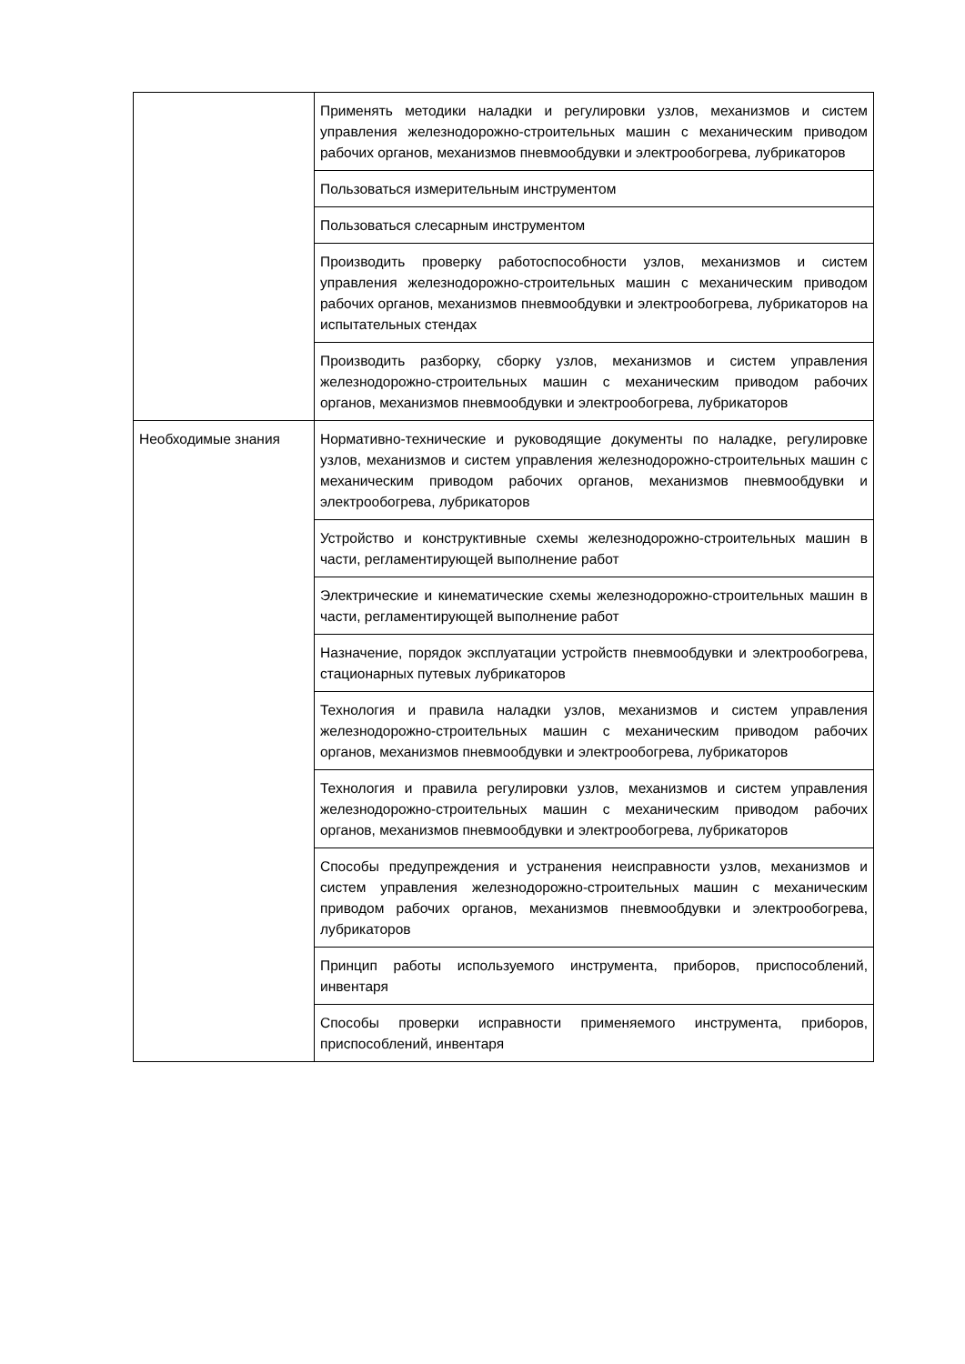| | Применять методики наладки и регулировки узлов, механизмов и систем управления железнодорожно-строительных машин с механическим приводом рабочих органов, механизмов пневмообдувки и электрообогрева, лубрикаторов |
| | Пользоваться измерительным инструментом |
| | Пользоваться слесарным инструментом |
| | Производить проверку работоспособности узлов, механизмов и систем управления железнодорожно-строительных машин с механическим приводом рабочих органов, механизмов пневмообдувки и электрообогрева, лубрикаторов на испытательных стендах |
| | Производить разборку, сборку узлов, механизмов и систем управления железнодорожно-строительных машин с механическим приводом рабочих органов, механизмов пневмообдувки и электрообогрева, лубрикаторов |
| Необходимые знания | Нормативно-технические и руководящие документы по наладке, регулировке узлов, механизмов и систем управления железнодорожно-строительных машин с механическим приводом рабочих органов, механизмов пневмообдувки и электрообогрева, лубрикаторов |
| | Устройство и конструктивные схемы железнодорожно-строительных машин в части, регламентирующей выполнение работ |
| | Электрические и кинематические схемы железнодорожно-строительных машин в части, регламентирующей выполнение работ |
| | Назначение, порядок эксплуатации устройств пневмообдувки и электрообогрева, стационарных путевых лубрикаторов |
| | Технология и правила наладки узлов, механизмов и систем управления железнодорожно-строительных машин с механическим приводом рабочих органов, механизмов пневмообдувки и электрообогрева, лубрикаторов |
| | Технология и правила регулировки узлов, механизмов и систем управления железнодорожно-строительных машин с механическим приводом рабочих органов, механизмов пневмообдувки и электрообогрева, лубрикаторов |
| | Способы предупреждения и устранения неисправности узлов, механизмов и систем управления железнодорожно-строительных машин с механическим приводом рабочих органов, механизмов пневмообдувки и электрообогрева, лубрикаторов |
| | Принцип работы используемого инструмента, приборов, приспособлений, инвентаря |
| | Способы проверки исправности применяемого инструмента, приборов, приспособлений, инвентаря |